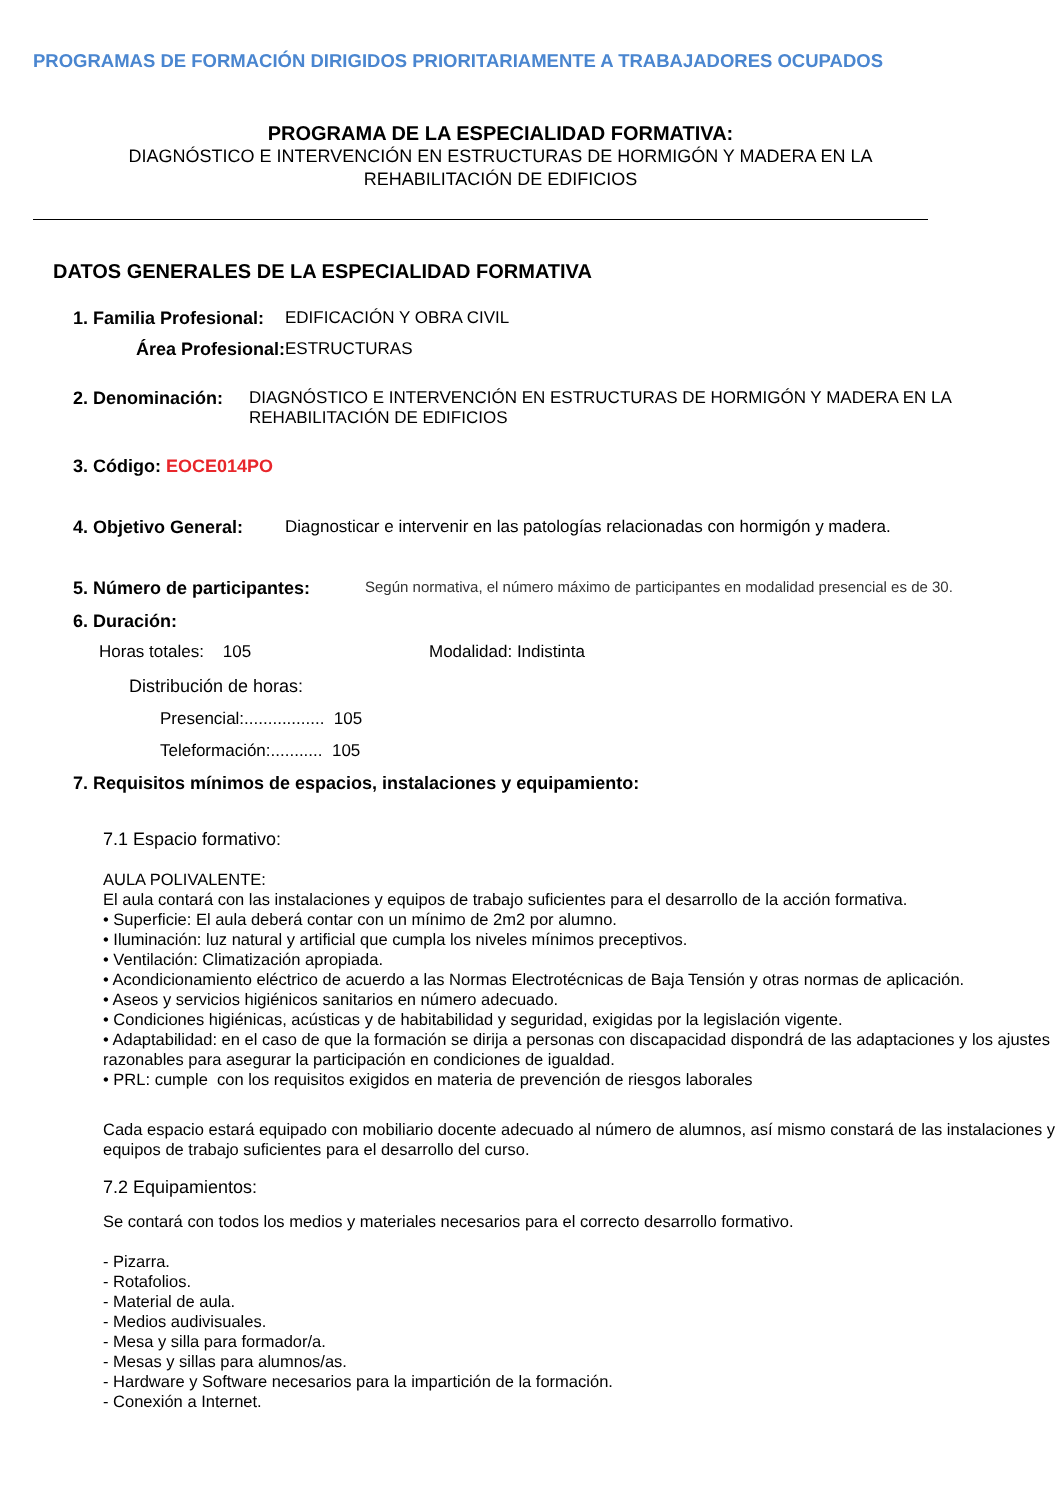PROGRAMAS DE FORMACIÓN DIRIGIDOS PRIORITARIAMENTE A TRABAJADORES OCUPADOS
PROGRAMA DE LA ESPECIALIDAD FORMATIVA:
DIAGNÓSTICO E INTERVENCIÓN EN ESTRUCTURAS DE HORMIGÓN Y MADERA EN LA
REHABILITACIÓN DE EDIFICIOS
DATOS GENERALES DE LA ESPECIALIDAD FORMATIVA
1. Familia Profesional: EDIFICACIÓN Y OBRA CIVIL
Área Profesional: ESTRUCTURAS
2. Denominación: DIAGNÓSTICO E INTERVENCIÓN EN ESTRUCTURAS DE HORMIGÓN Y MADERA EN LA REHABILITACIÓN DE EDIFICIOS
3. Código: EOCE014PO
4. Objetivo General: Diagnosticar e intervenir en las patologías relacionadas con hormigón y madera.
5. Número de participantes: Según normativa, el número máximo de participantes en modalidad presencial es de 30.
6. Duración:
Horas totales: 105 Modalidad: Indistinta
Distribución de horas:
Presencial:................. 105
Teleformación:........... 105
7. Requisitos mínimos de espacios, instalaciones y equipamiento:
7.1 Espacio formativo:
AULA POLIVALENTE:
El aula contará con las instalaciones y equipos de trabajo suficientes para el desarrollo de la acción formativa.
• Superficie: El aula deberá contar con un mínimo de 2m2 por alumno.
• Iluminación: luz natural y artificial que cumpla los niveles mínimos preceptivos.
• Ventilación: Climatización apropiada.
• Acondicionamiento eléctrico de acuerdo a las Normas Electrotécnicas de Baja Tensión y otras normas de aplicación.
• Aseos y servicios higiénicos sanitarios en número adecuado.
• Condiciones higiénicas, acústicas y de habitabilidad y seguridad, exigidas por la legislación vigente.
• Adaptabilidad: en el caso de que la formación se dirija a personas con discapacidad dispondrá de las adaptaciones y los ajustes razonables para asegurar la participación en condiciones de igualdad.
• PRL: cumple con los requisitos exigidos en materia de prevención de riesgos laborales
Cada espacio estará equipado con mobiliario docente adecuado al número de alumnos, así mismo constará de las instalaciones y equipos de trabajo suficientes para el desarrollo del curso.
7.2 Equipamientos:
Se contará con todos los medios y materiales necesarios para el correcto desarrollo formativo.
- Pizarra.
- Rotafolios.
- Material de aula.
- Medios audivisuales.
- Mesa y silla para formador/a.
- Mesas y sillas para alumnos/as.
- Hardware y Software necesarios para la impartición de la formación.
- Conexión a Internet.